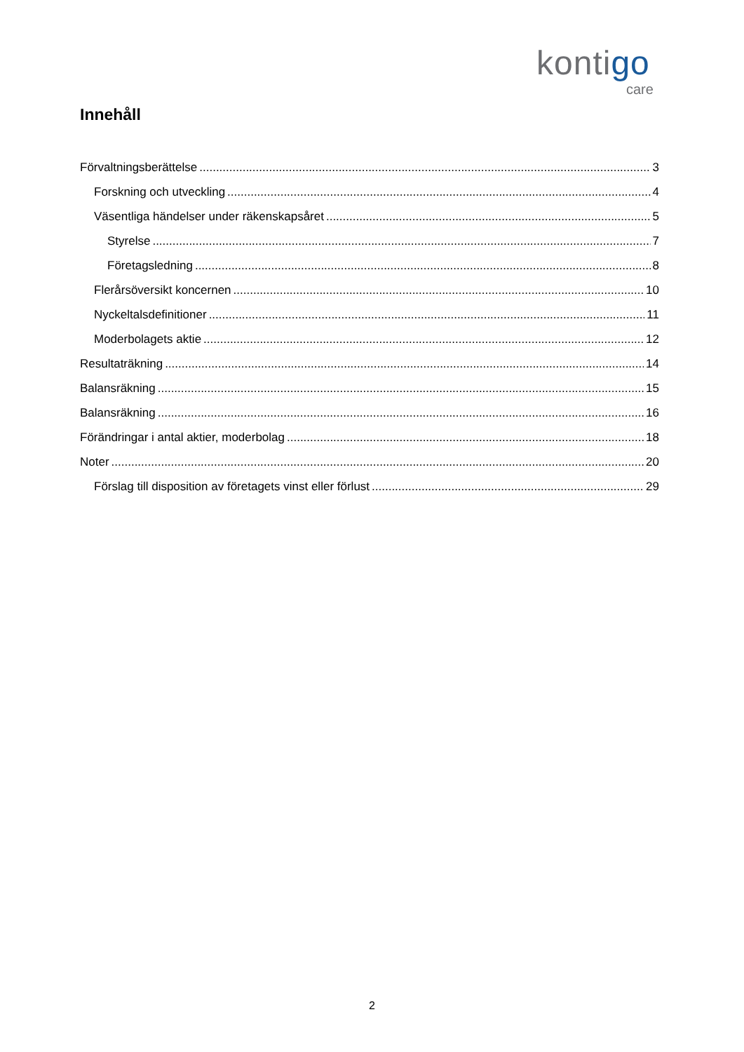kontigo
care
Innehåll
Förvaltningsberättelse 3
Forskning och utveckling 4
Väsentliga händelser under räkenskapsåret 5
Styrelse 7
Företagsledning 8
Flerårsöversikt koncernen 10
Nyckeltalsdefinitioner 11
Moderbolagets aktie 12
Resultaträkning 14
Balansräkning 15
Balansräkning 16
Förändringar i antal aktier, moderbolag 18
Noter 20
Förslag till disposition av företagets vinst eller förlust 29
2